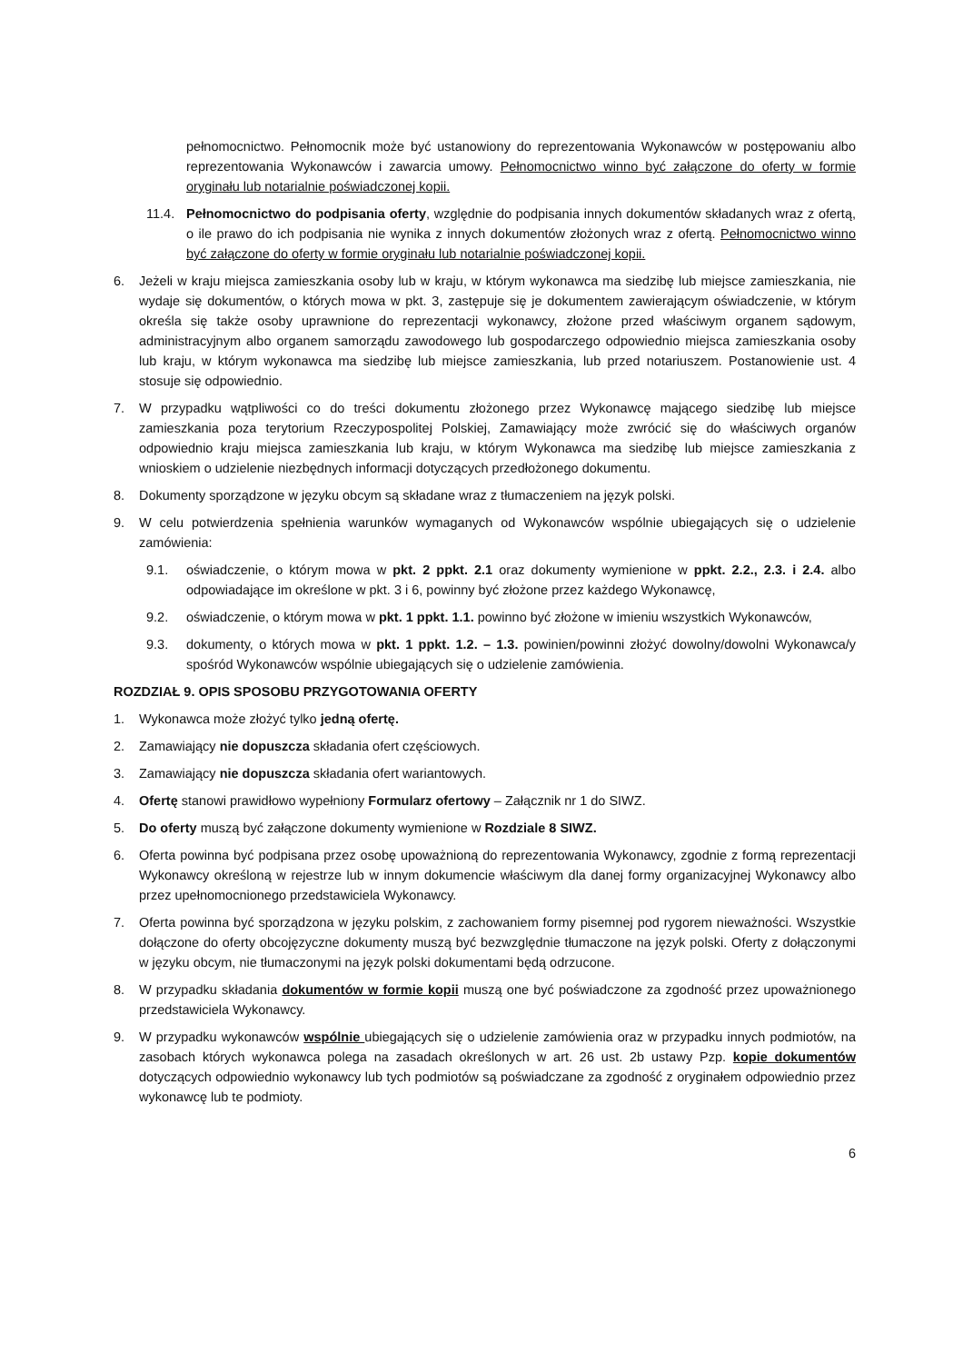pełnomocnictwo. Pełnomocnik może być ustanowiony do reprezentowania Wykonawców w postępowaniu albo reprezentowania Wykonawców i zawarcia umowy. Pełnomocnictwo winno być załączone do oferty w formie oryginału lub notarialnie poświadczonej kopii.
11.4. Pełnomocnictwo do podpisania oferty, względnie do podpisania innych dokumentów składanych wraz z ofertą, o ile prawo do ich podpisania nie wynika z innych dokumentów złożonych wraz z ofertą. Pełnomocnictwo winno być załączone do oferty w formie oryginału lub notarialnie poświadczonej kopii.
6. Jeżeli w kraju miejsca zamieszkania osoby lub w kraju, w którym wykonawca ma siedzibę lub miejsce zamieszkania, nie wydaje się dokumentów, o których mowa w pkt. 3, zastępuje się je dokumentem zawierającym oświadczenie, w którym określa się także osoby uprawnione do reprezentacji wykonawcy, złożone przed właściwym organem sądowym, administracyjnym albo organem samorządu zawodowego lub gospodarczego odpowiednio miejsca zamieszkania osoby lub kraju, w którym wykonawca ma siedzibę lub miejsce zamieszkania, lub przed notariuszem. Postanowienie ust. 4 stosuje się odpowiednio.
7. W przypadku wątpliwości co do treści dokumentu złożonego przez Wykonawcę mającego siedzibę lub miejsce zamieszkania poza terytorium Rzeczypospolitej Polskiej, Zamawiający może zwrócić się do właściwych organów odpowiednio kraju miejsca zamieszkania lub kraju, w którym Wykonawca ma siedzibę lub miejsce zamieszkania z wnioskiem o udzielenie niezbędnych informacji dotyczących przedłożonego dokumentu.
8. Dokumenty sporządzone w języku obcym są składane wraz z tłumaczeniem na język polski.
9. W celu potwierdzenia spełnienia warunków wymaganych od Wykonawców wspólnie ubiegających się o udzielenie zamówienia:
9.1. oświadczenie, o którym mowa w pkt. 2 ppkt. 2.1 oraz dokumenty wymienione w ppkt. 2.2., 2.3. i 2.4. albo odpowiadające im określone w pkt. 3 i 6, powinny być złożone przez każdego Wykonawcę,
9.2. oświadczenie, o którym mowa w pkt. 1 ppkt. 1.1. powinno być złożone w imieniu wszystkich Wykonawców,
9.3. dokumenty, o których mowa w pkt. 1 ppkt. 1.2. – 1.3. powinien/powinni złożyć dowolny/dowolni Wykonawca/y spośród Wykonawców wspólnie ubiegających się o udzielenie zamówienia.
ROZDZIAŁ 9. OPIS SPOSOBU PRZYGOTOWANIA OFERTY
1. Wykonawca może złożyć tylko jedną ofertę.
2. Zamawiający nie dopuszcza składania ofert częściowych.
3. Zamawiający nie dopuszcza składania ofert wariantowych.
4. Ofertę stanowi prawidłowo wypełniony Formularz ofertowy – Załącznik nr 1 do SIWZ.
5. Do oferty muszą być załączone dokumenty wymienione w Rozdziale 8 SIWZ.
6. Oferta powinna być podpisana przez osobę upoważnioną do reprezentowania Wykonawcy, zgodnie z formą reprezentacji Wykonawcy określoną w rejestrze lub w innym dokumencie właściwym dla danej formy organizacyjnej Wykonawcy albo przez upełnomocnionego przedstawiciela Wykonawcy.
7. Oferta powinna być sporządzona w języku polskim, z zachowaniem formy pisemnej pod rygorem nieważności. Wszystkie dołączone do oferty obcojęzyczne dokumenty muszą być bezwzględnie tłumaczone na język polski. Oferty z dołączonymi w języku obcym, nie tłumaczonymi na język polski dokumentami będą odrzucone.
8. W przypadku składania dokumentów w formie kopii muszą one być poświadczone za zgodność przez upoważnionego przedstawiciela Wykonawcy.
9. W przypadku wykonawców wspólnie ubiegających się o udzielenie zamówienia oraz w przypadku innych podmiotów, na zasobach których wykonawca polega na zasadach określonych w art. 26 ust. 2b ustawy Pzp. kopie dokumentów dotyczących odpowiednio wykonawcy lub tych podmiotów są poświadczane za zgodność z oryginałem odpowiednio przez wykonawcę lub te podmioty.
6